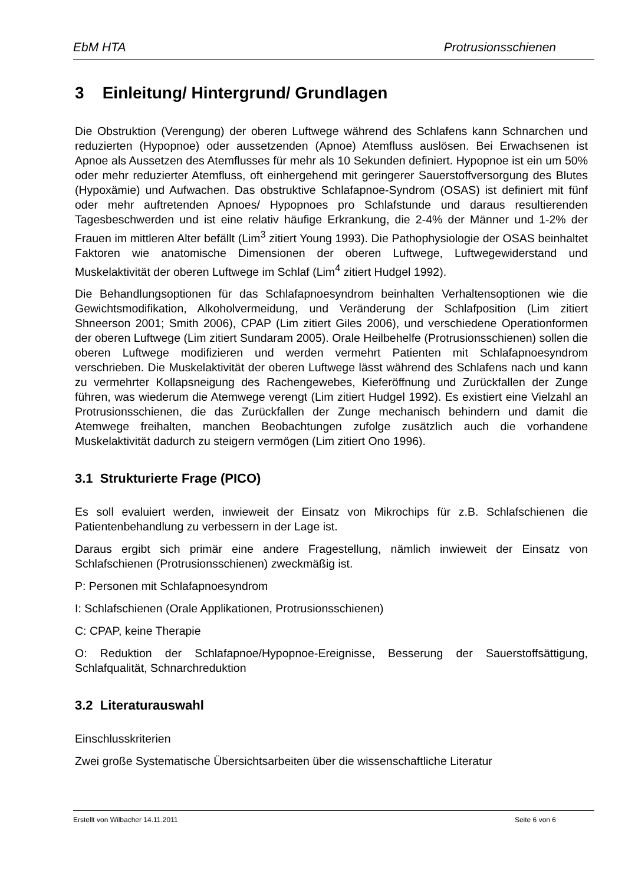EbM HTA Protrusionsschienen
3 Einleitung/ Hintergrund/ Grundlagen
Die Obstruktion (Verengung) der oberen Luftwege während des Schlafens kann Schnarchen und reduzierten (Hypopnoe) oder aussetzenden (Apnoe) Atemfluss auslösen. Bei Erwachsenen ist Apnoe als Aussetzen des Atemflusses für mehr als 10 Sekunden definiert. Hypopnoe ist ein um 50% oder mehr reduzierter Atemfluss, oft einhergehend mit geringerer Sauerstoffversorgung des Blutes (Hypoxämie) und Aufwachen. Das obstruktive Schlafapnoe-Syndrom (OSAS) ist definiert mit fünf oder mehr auftretenden Apnoes/ Hypopnoes pro Schlafstunde und daraus resultierenden Tagesbeschwerden und ist eine relativ häufige Erkrankung, die 2-4% der Männer und 1-2% der Frauen im mittleren Alter befällt (Lim<sup>3</sup> zitiert Young 1993). Die Pathophysiologie der OSAS beinhaltet Faktoren wie anatomische Dimensionen der oberen Luftwege, Luftwegewiderstand und Muskelaktivität der oberen Luftwege im Schlaf (Lim<sup>4</sup> zitiert Hudgel 1992).
Die Behandlungsoptionen für das Schlafapnoesyndrom beinhalten Verhaltensoptionen wie die Gewichtsmodifikation, Alkoholvermeidung, und Veränderung der Schlafposition (Lim zitiert Shneerson 2001; Smith 2006), CPAP (Lim zitiert Giles 2006), und verschiedene Operationformen der oberen Luftwege (Lim zitiert Sundaram 2005). Orale Heilbehelfe (Protrusionsschienen) sollen die oberen Luftwege modifizieren und werden vermehrt Patienten mit Schlafapnoesyndrom verschrieben. Die Muskelaktivität der oberen Luftwege lässt während des Schlafens nach und kann zu vermehrter Kollapsneigung des Rachengewebes, Kieferöffnung und Zurückfallen der Zunge führen, was wiederum die Atemwege verengt (Lim zitiert Hudgel 1992). Es existiert eine Vielzahl an Protrusionsschienen, die das Zurückfallen der Zunge mechanisch behindern und damit die Atemwege freihalten, manchen Beobachtungen zufolge zusätzlich auch die vorhandene Muskelaktivität dadurch zu steigern vermögen (Lim zitiert Ono 1996).
3.1 Strukturierte Frage (PICO)
Es soll evaluiert werden, inwieweit der Einsatz von Mikrochips für z.B. Schlafschienen die Patientenbehandlung zu verbessern in der Lage ist.
Daraus ergibt sich primär eine andere Fragestellung, nämlich inwieweit der Einsatz von Schlafschienen (Protrusionsschienen) zweckmäßig ist.
P: Personen mit Schlafapnoesyndrom
I: Schlafschienen (Orale Applikationen, Protrusionsschienen)
C: CPAP, keine Therapie
O: Reduktion der Schlafapnoe/Hypopnoe-Ereignisse, Besserung der Sauerstoffsättigung, Schlafqualität, Schnarchreduktion
3.2 Literaturauswahl
Einschlusskriterien
Zwei große Systematische Übersichtsarbeiten über die wissenschaftliche Literatur
Erstellt von Wilbacher 14.11.2011 Seite 6 von 6